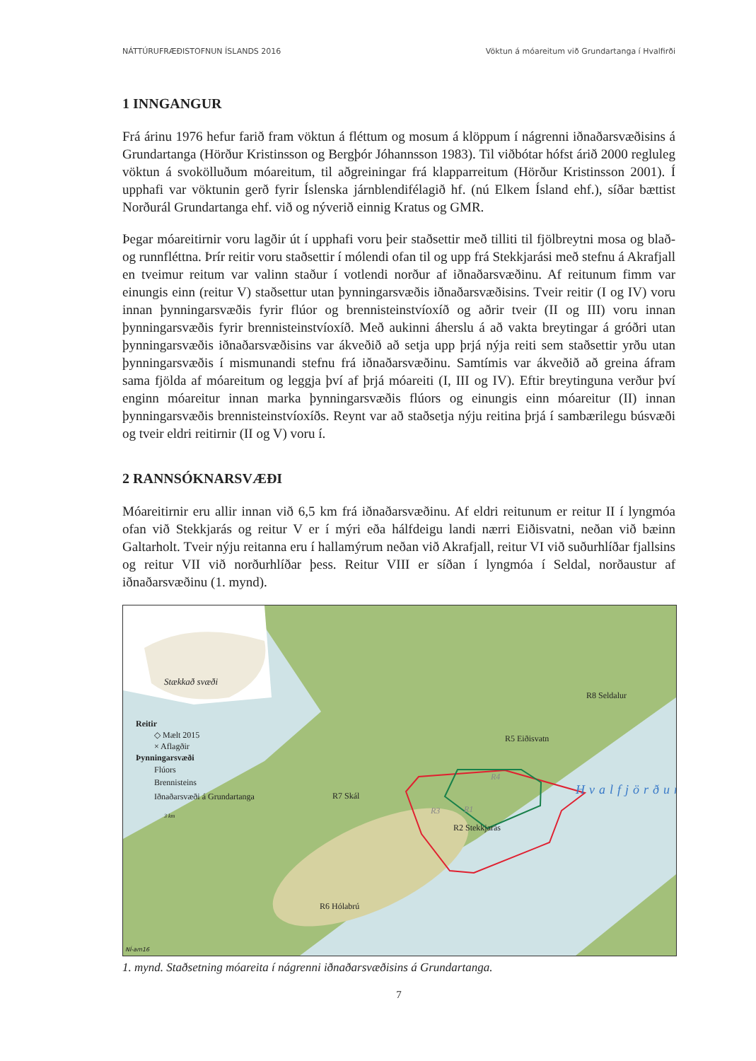NÁTTÚRUFRÆÐISTOFNUN ÍSLANDS 2016 Vöktun á móareitum við Grundartanga í Hvalfirði
1 INNGANGUR
Frá árinu 1976 hefur farið fram vöktun á fléttum og mosum á klöppum í nágrenni iðnaðarsvæðisins á Grundartanga (Hörður Kristinsson og Bergþór Jóhannsson 1983). Til viðbótar hófst árið 2000 regluleg vöktun á svokölluðum móareitum, til aðgreiningar frá klapparreitum (Hörður Kristinsson 2001). Í upphafi var vöktunin gerð fyrir Íslenska járnblendifélagið hf. (nú Elkem Ísland ehf.), síðar bættist Norðurál Grundartanga ehf. við og nýverið einnig Kratus og GMR.
Þegar móareitirnir voru lagðir út í upphafi voru þeir staðsettir með tilliti til fjölbreytni mosa og blað- og runnfléttna. Þrír reitir voru staðsettir í mólendi ofan til og upp frá Stekkjarási með stefnu á Akrafjall en tveimur reitum var valinn staður í votlendi norður af iðnaðarsvæðinu. Af reitunum fimm var einungis einn (reitur V) staðsettur utan þynningarsvæðis iðnaðarsvæðisins. Tveir reitir (I og IV) voru innan þynningarsvæðis fyrir flúor og brennisteinstvíoxíð og aðrir tveir (II og III) voru innan þynningarsvæðis fyrir brennisteinstvíoxíð. Með aukinni áherslu á að vakta breytingar á gróðri utan þynningarsvæðis iðnaðarsvæðisins var ákveðið að setja upp þrjá nýja reiti sem staðsettir yrðu utan þynningarsvæðis í mismunandi stefnu frá iðnaðarsvæðinu. Samtímis var ákveðið að greina áfram sama fjölda af móareitum og leggja því af þrjá móareiti (I, III og IV). Eftir breytinguna verður því enginn móareitur innan marka þynningarsvæðis flúors og einungis einn móareitur (II) innan þynningarsvæðis brennisteinstvíoxíðs. Reynt var að staðsetja nýju reitina þrjá í sambærilegu búsvæði og tveir eldri reitirnir (II og V) voru í.
2 RANNSÓKNARSVÆÐI
Móareitirnir eru allir innan við 6,5 km frá iðnaðarsvæðinu. Af eldri reitunum er reitur II í lyngmóa ofan við Stekkjarás og reitur V er í mýri eða hálfdeigu landi nærri Eiðisvatni, neðan við bæinn Galtarholt. Tveir nýju reitanna eru í hallamýrum neðan við Akrafjall, reitur VI við suðurhlíðar fjallsins og reitur VII við norðurhlíðar þess. Reitur VIII er síðan í lyngmóa í Seldal, norðaustur af iðnaðarsvæðinu (1. mynd).
Stækkað svæði
Reitir
◇ Mælt 2015
× Aflagðir
Þynningarsvæði
Flúors
Brennisteins
Iðnaðarsvæði á Grundartanga
3 km
R8 Seldalur
R5 Eiðisvatn
R4
R7 Skál
R3 R1
R2 Stekkjarás
Hvalfjörður
R6 Hólabrú
NÍ-am16
1. mynd. Staðsetning móareita í nágrenni iðnaðarsvæðisins á Grundartanga.
7